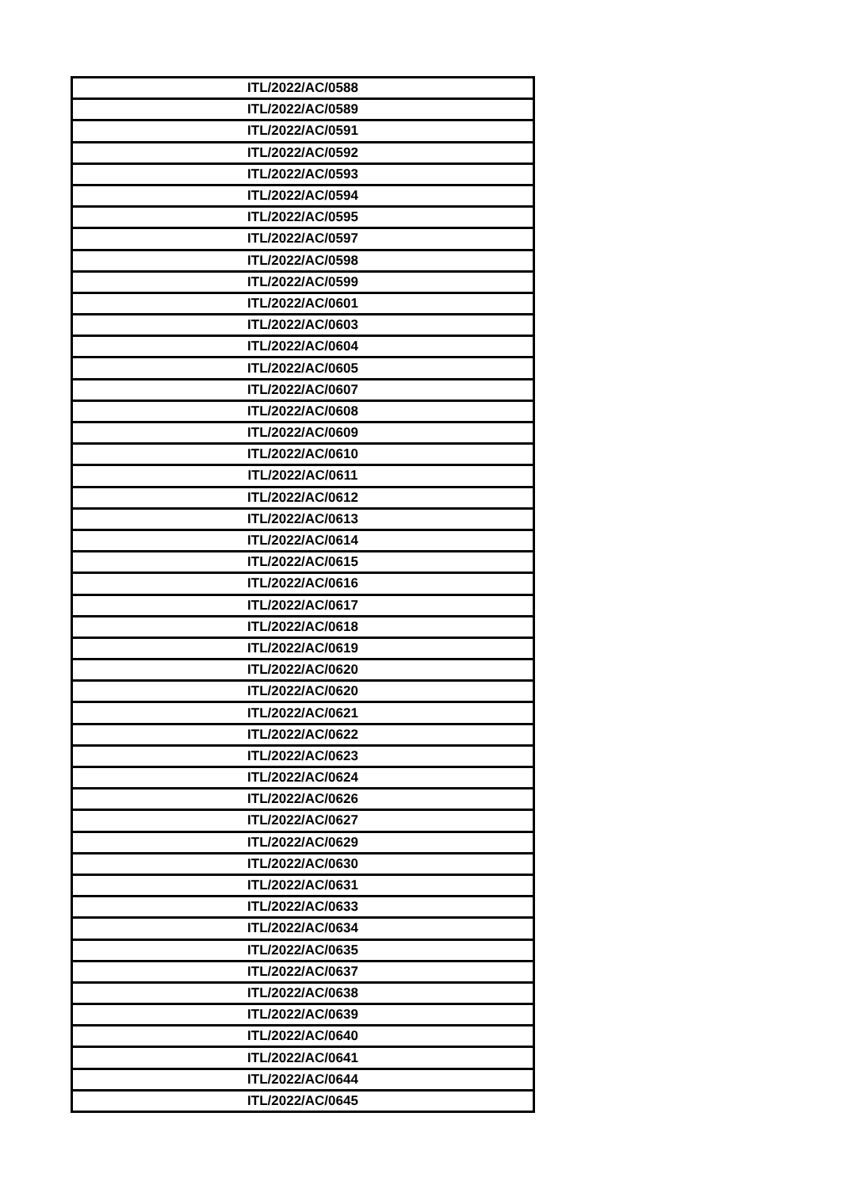| ITL/2022/AC/0588 |
| ITL/2022/AC/0589 |
| ITL/2022/AC/0591 |
| ITL/2022/AC/0592 |
| ITL/2022/AC/0593 |
| ITL/2022/AC/0594 |
| ITL/2022/AC/0595 |
| ITL/2022/AC/0597 |
| ITL/2022/AC/0598 |
| ITL/2022/AC/0599 |
| ITL/2022/AC/0601 |
| ITL/2022/AC/0603 |
| ITL/2022/AC/0604 |
| ITL/2022/AC/0605 |
| ITL/2022/AC/0607 |
| ITL/2022/AC/0608 |
| ITL/2022/AC/0609 |
| ITL/2022/AC/0610 |
| ITL/2022/AC/0611 |
| ITL/2022/AC/0612 |
| ITL/2022/AC/0613 |
| ITL/2022/AC/0614 |
| ITL/2022/AC/0615 |
| ITL/2022/AC/0616 |
| ITL/2022/AC/0617 |
| ITL/2022/AC/0618 |
| ITL/2022/AC/0619 |
| ITL/2022/AC/0620 |
| ITL/2022/AC/0620 |
| ITL/2022/AC/0621 |
| ITL/2022/AC/0622 |
| ITL/2022/AC/0623 |
| ITL/2022/AC/0624 |
| ITL/2022/AC/0626 |
| ITL/2022/AC/0627 |
| ITL/2022/AC/0629 |
| ITL/2022/AC/0630 |
| ITL/2022/AC/0631 |
| ITL/2022/AC/0633 |
| ITL/2022/AC/0634 |
| ITL/2022/AC/0635 |
| ITL/2022/AC/0637 |
| ITL/2022/AC/0638 |
| ITL/2022/AC/0639 |
| ITL/2022/AC/0640 |
| ITL/2022/AC/0641 |
| ITL/2022/AC/0644 |
| ITL/2022/AC/0645 |